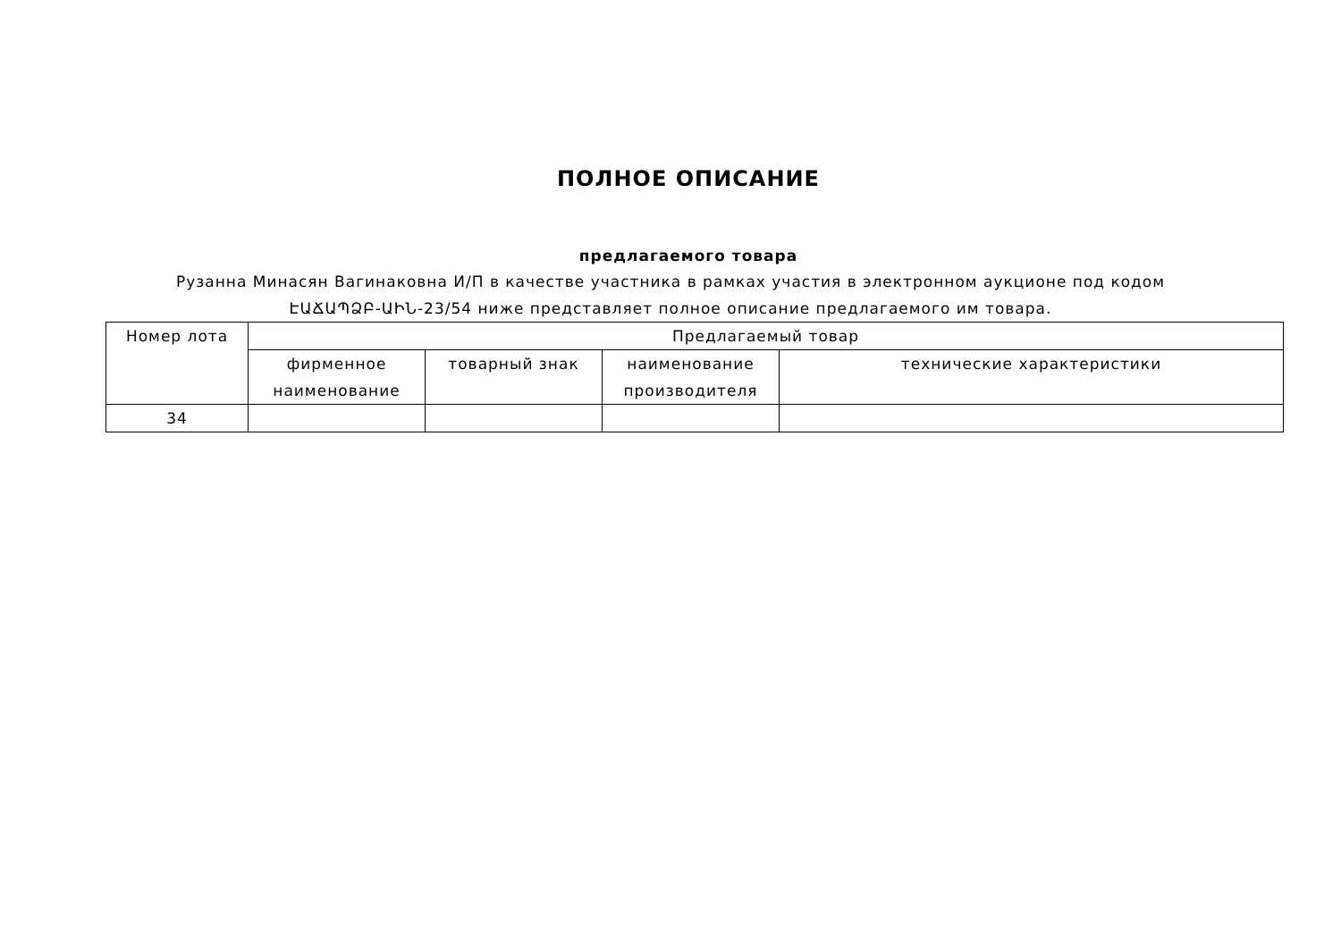ПОЛНОЕ ОПИСАНИЕ
предлагаемого товара
Рузанна Минасян Вагинаковна И/П в качестве участника в рамках участия в электронном аукционе под кодом ԷԱՃԱՊՁԲ-ԱԻՆ-23/54 ниже представляет полное описание предлагаемого им товара.
| Номер лота | Предлагаемый товар | | | |
| --- | --- | --- | --- | --- |
| | фирменное наименование | товарный знак | наименование производителя | технические характеристики |
| 34 | | | | |